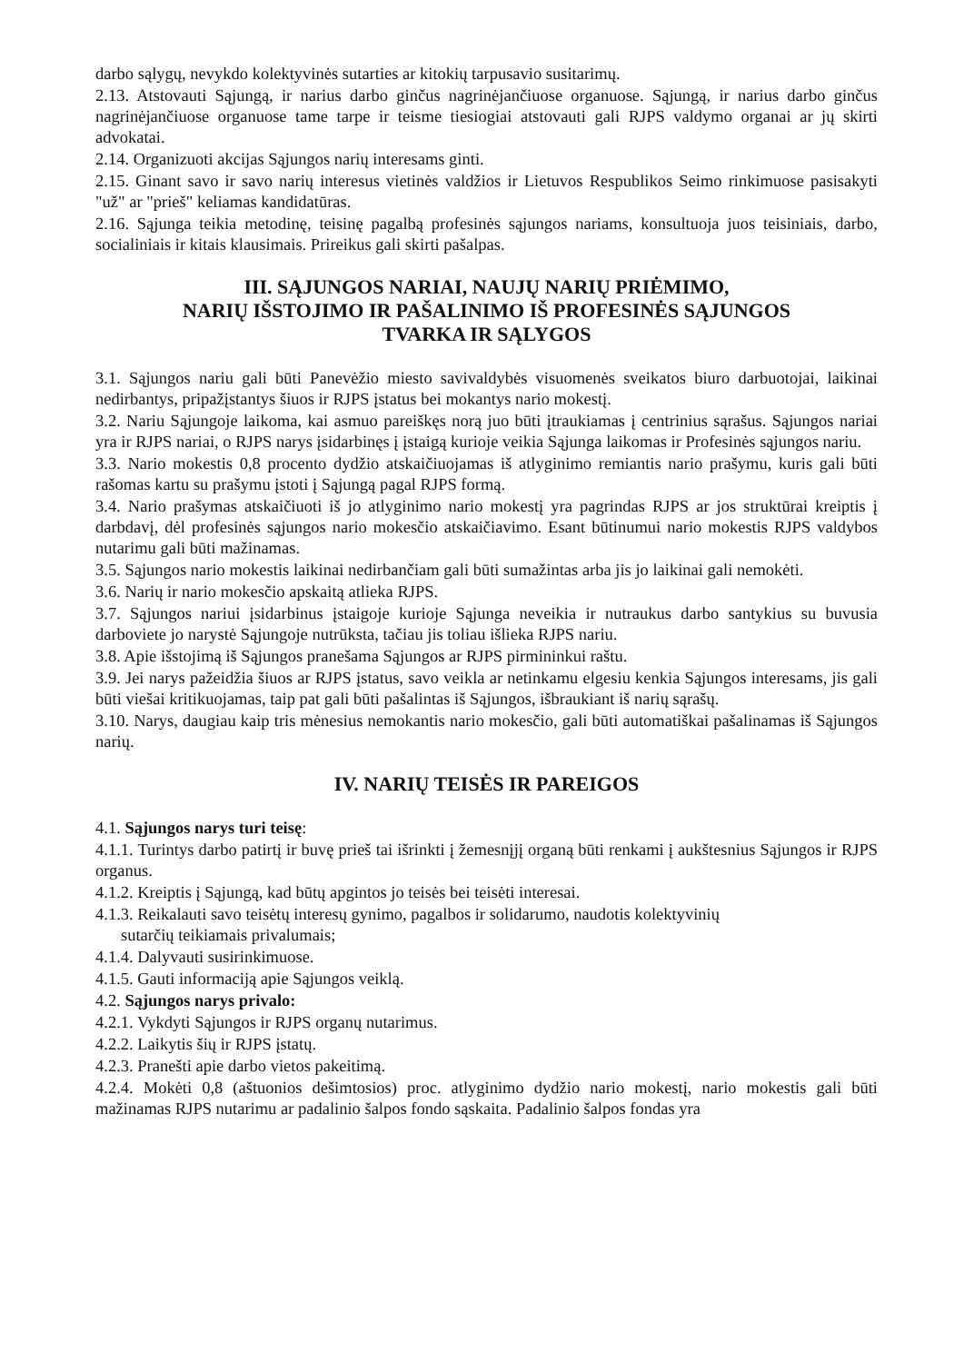darbo sąlygų, nevykdo kolektyvinės sutarties ar kitokių tarpusavio susitarimų.
2.13. Atstovauti Sąjungą, ir narius darbo ginčus nagrinėjančiuose organuose. Sąjungą, ir narius darbo ginčus nagrinėjančiuose organuose tame tarpe ir teisme tiesiogiai atstovauti gali RJPS valdymo organai ar jų skirti advokatai.
2.14. Organizuoti akcijas Sąjungos narių interesams ginti.
2.15. Ginant savo ir savo narių interesus vietinės valdžios ir Lietuvos Respublikos Seimo rinkimuose pasisakyti "už" ar "prieš" keliamas kandidatūras.
2.16. Sąjunga teikia metodinę, teisinę pagalbą profesinės sąjungos nariams, konsultuoja juos teisiniais, darbo, socialiniais ir kitais klausimais. Prireikus gali skirti pašalpas.
III. SĄJUNGOS NARIAI, NAUJŲ NARIŲ PRIĖMIMO,
NARIŲ IŠSTOJIMO IR PAŠALINIMO IŠ PROFESINĖS SĄJUNGOS
TVARKA IR SĄLYGOS
3.1. Sąjungos nariu gali būti Panevėžio miesto savivaldybės visuomenės sveikatos biuro darbuotojai, laikinai nedirbantys, pripažįstantys šiuos ir RJPS įstatus bei mokantys nario mokestį.
3.2. Nariu Sąjungoje laikoma, kai asmuo pareiškęs norą juo būti įtraukiamas į centrinius sąrašus. Sąjungos nariai yra ir RJPS nariai, o RJPS narys įsidarbinęs į įstaigą kurioje veikia Sąjunga laikomas ir Profesinės sąjungos nariu.
3.3. Nario mokestis 0,8 procento dydžio atskaičiuojamas iš atlyginimo remiantis nario prašymu, kuris gali būti rašomas kartu su prašymu įstoti į Sąjungą pagal RJPS formą.
3.4. Nario prašymas atskaičiuoti iš jo atlyginimo nario mokestį yra pagrindas RJPS ar jos struktūrai kreiptis į darbdavį, dėl profesinės sąjungos nario mokesčio atskaičiavimo. Esant būtinumui nario mokestis RJPS valdybos nutarimu gali būti mažinamas.
3.5. Sąjungos nario mokestis laikinai nedirbančiam gali būti sumažintas arba jis jo laikinai gali nemokėti.
3.6. Narių ir nario mokesčio apskaitą atlieka RJPS.
3.7. Sąjungos nariui įsidarbinus įstaigoje kurioje Sąjunga neveikia ir nutraukus darbo santykius su buvusia darboviete jo narystė Sąjungoje nutrūksta, tačiau jis toliau išlieka RJPS nariu.
3.8. Apie išstojimą iš Sąjungos pranešama Sąjungos ar RJPS pirmininkui raštu.
3.9. Jei narys pažeidžia šiuos ar RJPS įstatus, savo veikla ar netinkamu elgesiu kenkia Sąjungos interesams, jis gali būti viešai kritikuojamas, taip pat gali būti pašalintas iš Sąjungos, išbraukiant iš narių sąrašų.
3.10. Narys, daugiau kaip tris mėnesius nemokantis nario mokesčio, gali būti automatiškai pašalinamas iš Sąjungos narių.
IV. NARIŲ TEISĖS IR PAREIGOS
4.1. Sąjungos narys turi teisę:
4.1.1. Turintys darbo patirtį ir buvę prieš tai išrinkti į žemesnįjį organą būti renkami į aukštesnius Sąjungos ir RJPS organus.
4.1.2. Kreiptis į Sąjungą, kad būtų apgintos jo teisės bei teisėti interesai.
4.1.3. Reikalauti savo teisėtų interesų gynimo, pagalbos ir solidarumo, naudotis kolektyvinių
sutarčių teikiamais privalumais;
4.1.4. Dalyvauti susirinkimuose.
4.1.5. Gauti informaciją apie Sąjungos veiklą.
4.2. Sąjungos narys privalo:
4.2.1. Vykdyti Sąjungos ir RJPS organų nutarimus.
4.2.2. Laikytis šių ir RJPS įstatų.
4.2.3. Pranešti apie darbo vietos pakeitimą.
4.2.4. Mokėti 0,8 (aštuonios dešimtosios) proc. atlyginimo dydžio nario mokestį, nario mokestis gali būti mažinamas RJPS nutarimu ar padalinio šalpos fondo sąskaita. Padalinio šalpos fondas yra